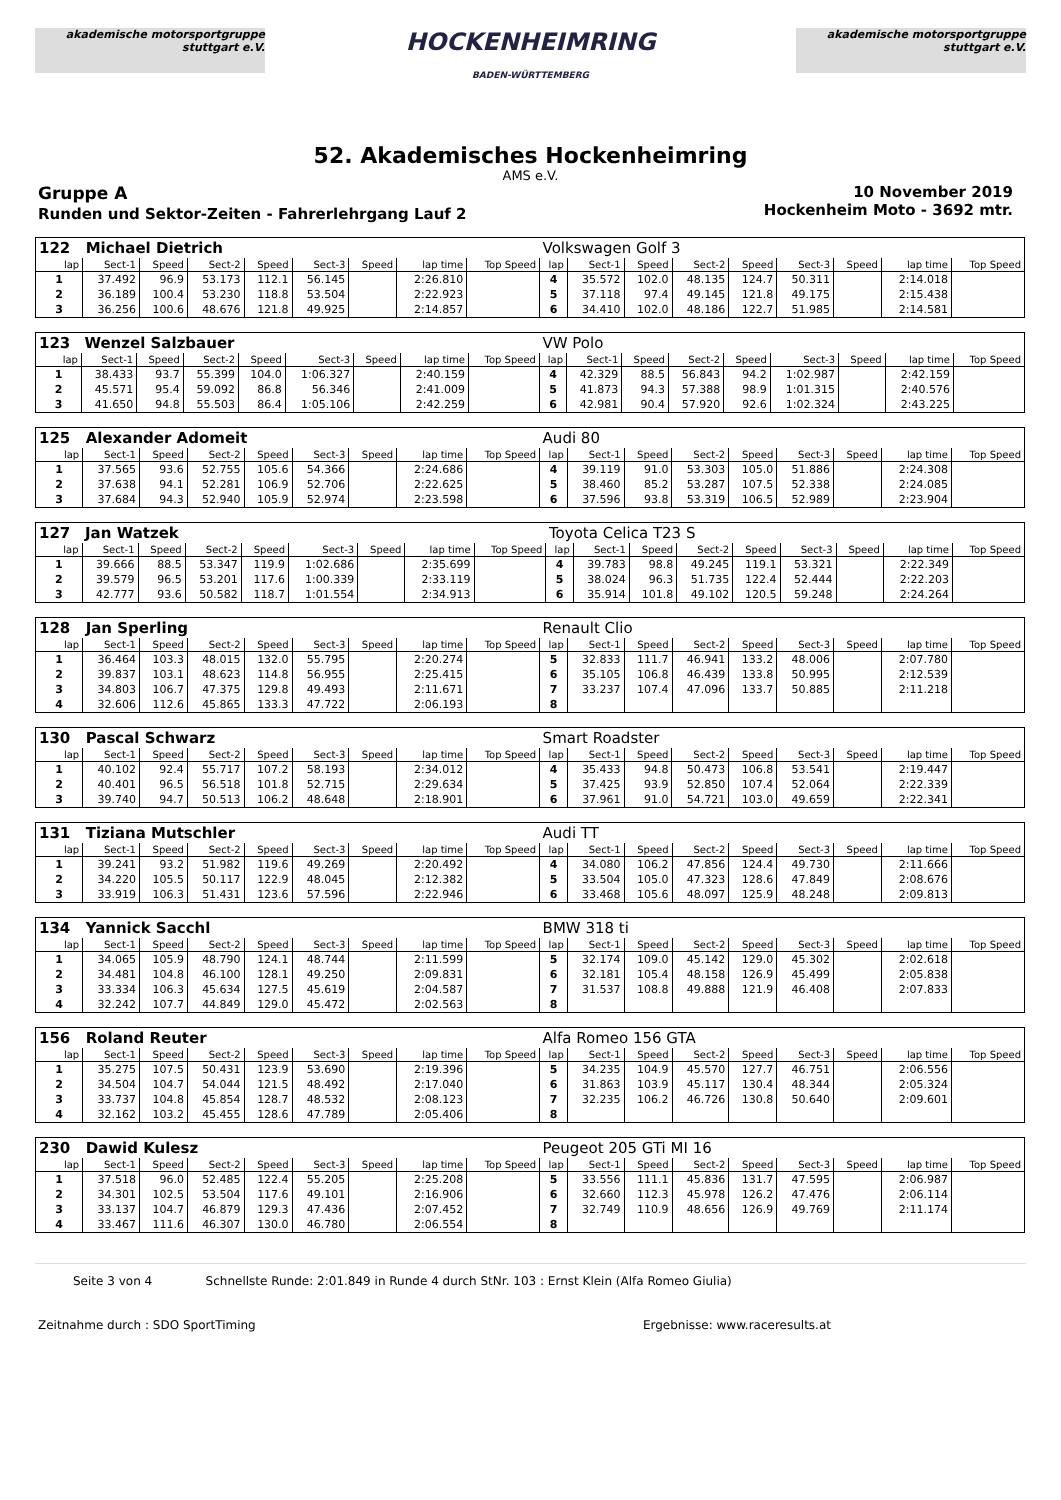akademische motorsportgruppe stuttgart e.V.
HOCKENHEIMRING
BADEN-WÜRTTEMBERG
akademische motorsportgruppe stuttgart e.V.
52. Akademisches Hockenheimring
AMS e.V.
Gruppe A
Runden und Sektor-Zeiten - Fahrerlehrgang Lauf 2
10 November 2019
Hockenheim Moto - 3692 mtr.
| 122 | Michael Dietrich | | | | | | | | Volkswagen Golf 3 | | | | | | | | |
| lap | Sect-1 | Speed | Sect-2 | Speed | Sect-3 | Speed | lap time | Top Speed | lap | Sect-1 | Speed | Sect-2 | Speed | Sect-3 | Speed | lap time | Top Speed |
| 1 | 37.492 | 96.9 | 53.173 | 112.1 | 56.145 | | 2:26.810 | | 4 | 35.572 | 102.0 | 48.135 | 124.7 | 50.311 | | 2:14.018 | |
| 2 | 36.189 | 100.4 | 53.230 | 118.8 | 53.504 | | 2:22.923 | | 5 | 37.118 | 97.4 | 49.145 | 121.8 | 49.175 | | 2:15.438 | |
| 3 | 36.256 | 100.6 | 48.676 | 121.8 | 49.925 | | 2:14.857 | | 6 | 34.410 | 102.0 | 48.186 | 122.7 | 51.985 | | 2:14.581 | |
| 123 | Wenzel Salzbauer | | | | | | | | VW Polo | | | | | | | | |
| lap | Sect-1 | Speed | Sect-2 | Speed | Sect-3 | Speed | lap time | Top Speed | lap | Sect-1 | Speed | Sect-2 | Speed | Sect-3 | Speed | lap time | Top Speed |
| 1 | 38.433 | 93.7 | 55.399 | 104.0 | 1:06.327 | | 2:40.159 | | 4 | 42.329 | 88.5 | 56.843 | 94.2 | 1:02.987 | | 2:42.159 | |
| 2 | 45.571 | 95.4 | 59.092 | 86.8 | 56.346 | | 2:41.009 | | 5 | 41.873 | 94.3 | 57.388 | 98.9 | 1:01.315 | | 2:40.576 | |
| 3 | 41.650 | 94.8 | 55.503 | 86.4 | 1:05.106 | | 2:42.259 | | 6 | 42.981 | 90.4 | 57.920 | 92.6 | 1:02.324 | | 2:43.225 | |
| 125 | Alexander Adomeit | | | | | | | | Audi 80 | | | | | | | | |
| lap | Sect-1 | Speed | Sect-2 | Speed | Sect-3 | Speed | lap time | Top Speed | lap | Sect-1 | Speed | Sect-2 | Speed | Sect-3 | Speed | lap time | Top Speed |
| 1 | 37.565 | 93.6 | 52.755 | 105.6 | 54.366 | | 2:24.686 | | 4 | 39.119 | 91.0 | 53.303 | 105.0 | 51.886 | | 2:24.308 | |
| 2 | 37.638 | 94.1 | 52.281 | 106.9 | 52.706 | | 2:22.625 | | 5 | 38.460 | 85.2 | 53.287 | 107.5 | 52.338 | | 2:24.085 | |
| 3 | 37.684 | 94.3 | 52.940 | 105.9 | 52.974 | | 2:23.598 | | 6 | 37.596 | 93.8 | 53.319 | 106.5 | 52.989 | | 2:23.904 | |
| 127 | Jan Watzek | | | | | | | | Toyota Celica T23 S | | | | | | | | |
| lap | Sect-1 | Speed | Sect-2 | Speed | Sect-3 | Speed | lap time | Top Speed | lap | Sect-1 | Speed | Sect-2 | Speed | Sect-3 | Speed | lap time | Top Speed |
| 1 | 39.666 | 88.5 | 53.347 | 119.9 | 1:02.686 | | 2:35.699 | | 4 | 39.783 | 98.8 | 49.245 | 119.1 | 53.321 | | 2:22.349 | |
| 2 | 39.579 | 96.5 | 53.201 | 117.6 | 1:00.339 | | 2:33.119 | | 5 | 38.024 | 96.3 | 51.735 | 122.4 | 52.444 | | 2:22.203 | |
| 3 | 42.777 | 93.6 | 50.582 | 118.7 | 1:01.554 | | 2:34.913 | | 6 | 35.914 | 101.8 | 49.102 | 120.5 | 59.248 | | 2:24.264 | |
| 128 | Jan Sperling | | | | | | | | Renault Clio | | | | | | | | |
| lap | Sect-1 | Speed | Sect-2 | Speed | Sect-3 | Speed | lap time | Top Speed | lap | Sect-1 | Speed | Sect-2 | Speed | Sect-3 | Speed | lap time | Top Speed |
| 1 | 36.464 | 103.3 | 48.015 | 132.0 | 55.795 | | 2:20.274 | | 5 | 32.833 | 111.7 | 46.941 | 133.2 | 48.006 | | 2:07.780 | |
| 2 | 39.837 | 103.1 | 48.623 | 114.8 | 56.955 | | 2:25.415 | | 6 | 35.105 | 106.8 | 46.439 | 133.8 | 50.995 | | 2:12.539 | |
| 3 | 34.803 | 106.7 | 47.375 | 129.8 | 49.493 | | 2:11.671 | | 7 | 33.237 | 107.4 | 47.096 | 133.7 | 50.885 | | 2:11.218 | |
| 4 | 32.606 | 112.6 | 45.865 | 133.3 | 47.722 | | 2:06.193 | | 8 | | | | | | | | |
| 130 | Pascal Schwarz | | | | | | | | Smart Roadster | | | | | | | | |
| lap | Sect-1 | Speed | Sect-2 | Speed | Sect-3 | Speed | lap time | Top Speed | lap | Sect-1 | Speed | Sect-2 | Speed | Sect-3 | Speed | lap time | Top Speed |
| 1 | 40.102 | 92.4 | 55.717 | 107.2 | 58.193 | | 2:34.012 | | 4 | 35.433 | 94.8 | 50.473 | 106.8 | 53.541 | | 2:19.447 | |
| 2 | 40.401 | 96.5 | 56.518 | 101.8 | 52.715 | | 2:29.634 | | 5 | 37.425 | 93.9 | 52.850 | 107.4 | 52.064 | | 2:22.339 | |
| 3 | 39.740 | 94.7 | 50.513 | 106.2 | 48.648 | | 2:18.901 | | 6 | 37.961 | 91.0 | 54.721 | 103.0 | 49.659 | | 2:22.341 | |
| 131 | Tiziana Mutschler | | | | | | | | Audi TT | | | | | | | | |
| lap | Sect-1 | Speed | Sect-2 | Speed | Sect-3 | Speed | lap time | Top Speed | lap | Sect-1 | Speed | Sect-2 | Speed | Sect-3 | Speed | lap time | Top Speed |
| 1 | 39.241 | 93.2 | 51.982 | 119.6 | 49.269 | | 2:20.492 | | 4 | 34.080 | 106.2 | 47.856 | 124.4 | 49.730 | | 2:11.666 | |
| 2 | 34.220 | 105.5 | 50.117 | 122.9 | 48.045 | | 2:12.382 | | 5 | 33.504 | 105.0 | 47.323 | 128.6 | 47.849 | | 2:08.676 | |
| 3 | 33.919 | 106.3 | 51.431 | 123.6 | 57.596 | | 2:22.946 | | 6 | 33.468 | 105.6 | 48.097 | 125.9 | 48.248 | | 2:09.813 | |
| 134 | Yannick Sacchl | | | | | | | | BMW 318 ti | | | | | | | | |
| lap | Sect-1 | Speed | Sect-2 | Speed | Sect-3 | Speed | lap time | Top Speed | lap | Sect-1 | Speed | Sect-2 | Speed | Sect-3 | Speed | lap time | Top Speed |
| 1 | 34.065 | 105.9 | 48.790 | 124.1 | 48.744 | | 2:11.599 | | 5 | 32.174 | 109.0 | 45.142 | 129.0 | 45.302 | | 2:02.618 | |
| 2 | 34.481 | 104.8 | 46.100 | 128.1 | 49.250 | | 2:09.831 | | 6 | 32.181 | 105.4 | 48.158 | 126.9 | 45.499 | | 2:05.838 | |
| 3 | 33.334 | 106.3 | 45.634 | 127.5 | 45.619 | | 2:04.587 | | 7 | 31.537 | 108.8 | 49.888 | 121.9 | 46.408 | | 2:07.833 | |
| 4 | 32.242 | 107.7 | 44.849 | 129.0 | 45.472 | | 2:02.563 | | 8 | | | | | | | | |
| 156 | Roland Reuter | | | | | | | | Alfa Romeo 156 GTA | | | | | | | | |
| lap | Sect-1 | Speed | Sect-2 | Speed | Sect-3 | Speed | lap time | Top Speed | lap | Sect-1 | Speed | Sect-2 | Speed | Sect-3 | Speed | lap time | Top Speed |
| 1 | 35.275 | 107.5 | 50.431 | 123.9 | 53.690 | | 2:19.396 | | 5 | 34.235 | 104.9 | 45.570 | 127.7 | 46.751 | | 2:06.556 | |
| 2 | 34.504 | 104.7 | 54.044 | 121.5 | 48.492 | | 2:17.040 | | 6 | 31.863 | 103.9 | 45.117 | 130.4 | 48.344 | | 2:05.324 | |
| 3 | 33.737 | 104.8 | 45.854 | 128.7 | 48.532 | | 2:08.123 | | 7 | 32.235 | 106.2 | 46.726 | 130.8 | 50.640 | | 2:09.601 | |
| 4 | 32.162 | 103.2 | 45.455 | 128.6 | 47.789 | | 2:05.406 | | 8 | | | | | | | | |
| 230 | Dawid Kulesz | | | | | | | | Peugeot 205 GTi MI 16 | | | | | | | | |
| lap | Sect-1 | Speed | Sect-2 | Speed | Sect-3 | Speed | lap time | Top Speed | lap | Sect-1 | Speed | Sect-2 | Speed | Sect-3 | Speed | lap time | Top Speed |
| 1 | 37.518 | 96.0 | 52.485 | 122.4 | 55.205 | | 2:25.208 | | 5 | 33.556 | 111.1 | 45.836 | 131.7 | 47.595 | | 2:06.987 | |
| 2 | 34.301 | 102.5 | 53.504 | 117.6 | 49.101 | | 2:16.906 | | 6 | 32.660 | 112.3 | 45.978 | 126.2 | 47.476 | | 2:06.114 | |
| 3 | 33.137 | 104.7 | 46.879 | 129.3 | 47.436 | | 2:07.452 | | 7 | 32.749 | 110.9 | 48.656 | 126.9 | 49.769 | | 2:11.174 | |
| 4 | 33.467 | 111.6 | 46.307 | 130.0 | 46.780 | | 2:06.554 | | 8 | | | | | | | | |
Seite 3 von 4 Schnellste Runde: 2:01.849 in Runde 4 durch StNr. 103 : Ernst Klein (Alfa Romeo Giulia)
Zeitnahme durch : SDO SportTiming Ergebnisse: www.raceresults.at